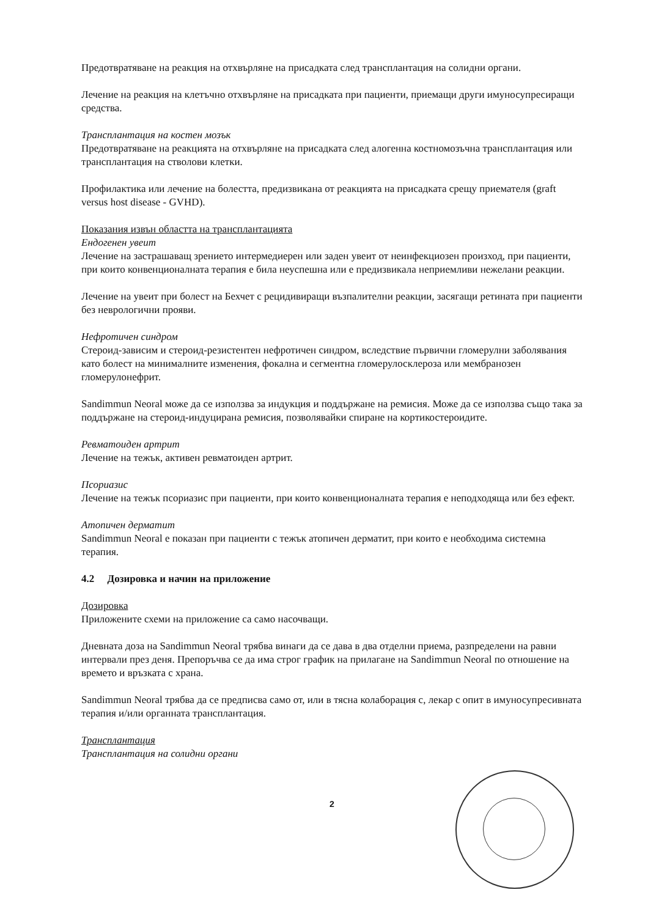Предотвратяване на реакция на отхвърляне на присадката след трансплантация на солидни органи.
Лечение на реакция на клетъчно отхвърляне на присадката при пациенти, приемащи други имуносупресиращи средства.
Трансплантация на костен мозък
Предотвратяване на реакцията на отхвърляне на присадката след алогенна костномозъчна трансплантация или трансплантация на стволови клетки.
Профилактика или лечение на болестта, предизвикана от реакцията на присадката срещу приемателя (graft versus host disease - GVHD).
Показания извън областта на трансплантацията
Ендогенен увеит
Лечение на застрашаващ зрението интермедиерен или заден увеит от неинфекциозен произход, при пациенти, при които конвенционалната терапия е била неуспешна или е предизвикала неприемливи нежелани реакции.
Лечение на увеит при болест на Бехчет с рецидивиращи възпалителни реакции, засягащи ретината при пациенти без неврологични прояви.
Нефротичен синдром
Стероид-зависим и стероид-резистентен нефротичен синдром, вследствие първични гломерулни заболявания като болест на минималните изменения, фокална и сегментна гломерулосклероза или мембранозен гломерулонефрит.
Sandimmun Neoral може да се използва за индукция и поддържане на ремисия. Може да се използва също така за поддържане на стероид-индуцирана ремисия, позволявайки спиране на кортикостероидите.
Ревматоиден артрит
Лечение на тежък, активен ревматоиден артрит.
Псориазис
Лечение на тежък псориазис при пациенти, при които конвенционалната терапия е неподходяща или без ефект.
Атопичен дерматит
Sandimmun Neoral е показан при пациенти с тежък атопичен дерматит, при които е необходима системна терапия.
4.2 Дозировка и начин на приложение
Дозировка
Приложените схеми на приложение са само насочващи.
Дневната доза на Sandimmun Neoral трябва винаги да се дава в два отделни приема, разпределени на равни интервали през деня. Препоръчва се да има строг график на прилагане на Sandimmun Neoral по отношение на времето и връзката с храна.
Sandimmun Neoral трябва да се предписва само от, или в тясна колаборация с, лекар с опит в имуносупресивната терапия и/или органната трансплантация.
Трансплантация
Трансплантация на солидни органи
2